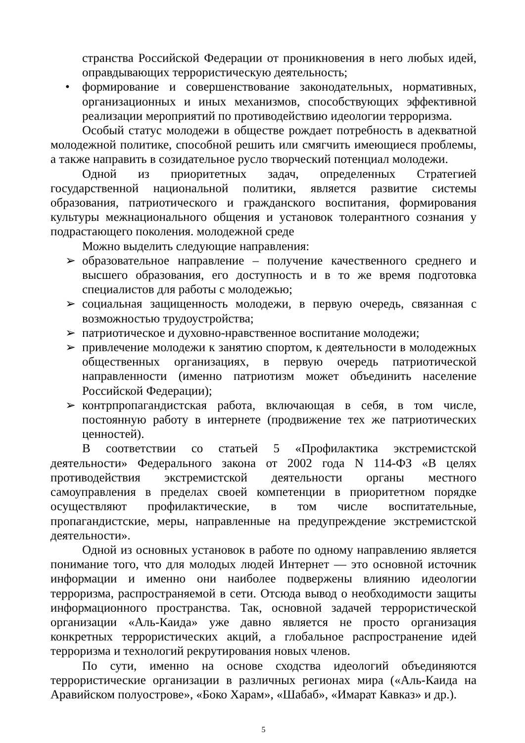странства Российской Федерации от проникновения в него любых идей, оправдывающих террористическую деятельность;
• формирование и совершенствование законодательных, нормативных, организационных и иных механизмов, способствующих эффективной реализации мероприятий по противодействию идеологии терроризма.
Особый статус молодежи в обществе рождает потребность в адекватной молодежной политике, способной решить или смягчить имеющиеся проблемы, а также направить в созидательное русло творческий потенциал молодежи.
Одной из приоритетных задач, определенных Стратегией государственной национальной политики, является развитие системы образования, патриотического и гражданского воспитания, формирования культуры межнационального общения и установок толерантного сознания у подрастающего поколения. молодежной среде
Можно выделить следующие направления:
➢ образовательное направление – получение качественного среднего и высшего образования, его доступность и в то же время подготовка специалистов для работы с молодежью;
➢ социальная защищенность молодежи, в первую очередь, связанная с возможностью трудоустройства;
➢ патриотическое и духовно-нравственное воспитание молодежи;
➢ привлечение молодежи к занятию спортом, к деятельности в молодежных общественных организациях, в первую очередь патриотической направленности (именно патриотизм может объединить население Российской Федерации);
➢ контрпропагандистская работа, включающая в себя, в том числе, постоянную работу в интернете (продвижение тех же патриотических ценностей).
В соответствии со статьей 5 «Профилактика экстремистской деятельности» Федерального закона от 2002 года N 114-ФЗ «В целях противодействия экстремистской деятельности органы местного самоуправления в пределах своей компетенции в приоритетном порядке осуществляют профилактические, в том числе воспитательные, пропагандистские, меры, направленные на предупреждение экстремистской деятельности».
Одной из основных установок в работе по одному направлению является понимание того, что для молодых людей Интернет — это основной источник информации и именно они наиболее подвержены влиянию идеологии терроризма, распространяемой в сети. Отсюда вывод о необходимости защиты информационного пространства. Так, основной задачей террористической организации «Аль-Каида» уже давно является не просто организация конкретных террористических акций, а глобальное распространение идей терроризма и технологий рекрутирования новых членов.
По сути, именно на основе сходства идеологий объединяются террористические организации в различных регионах мира («Аль-Каида на Аравийском полуострове», «Боко Харам», «Шабаб», «Имарат Кавказ» и др.).
5